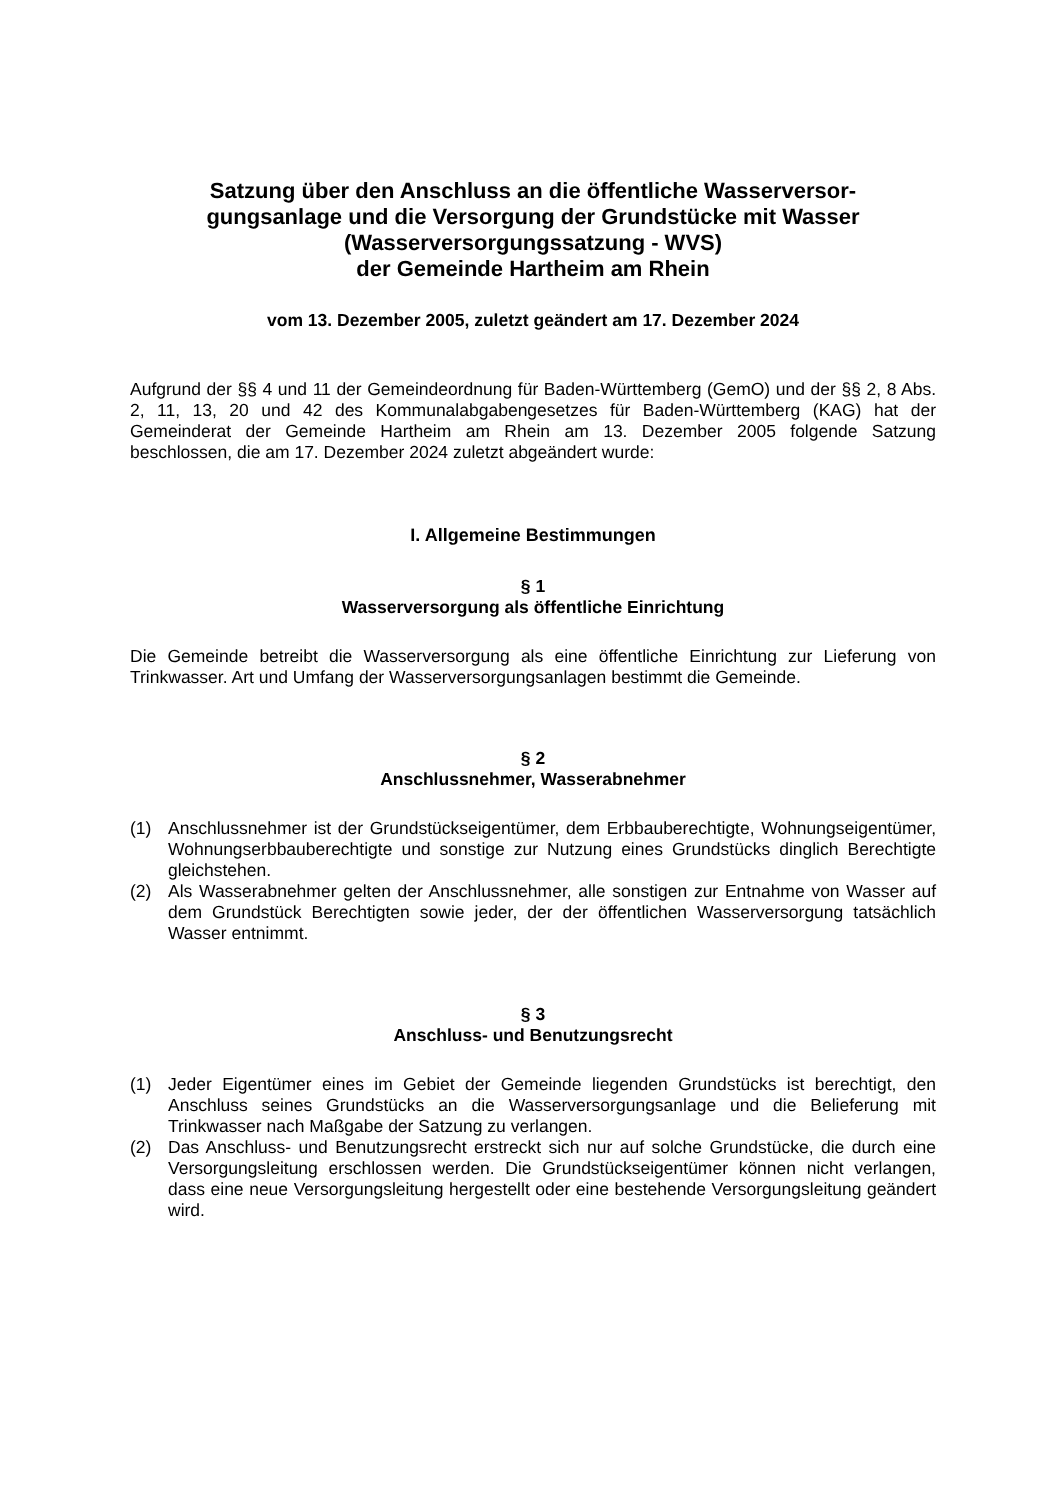Satzung über den Anschluss an die öffentliche Wasserversor-
gungsanlage und die Versorgung der Grundstücke mit Wasser
(Wasserversorgungssatzung - WVS)
der Gemeinde Hartheim am Rhein
vom 13. Dezember 2005, zuletzt geändert am 17. Dezember 2024
Aufgrund der §§ 4 und 11 der Gemeindeordnung für Baden-Württemberg (GemO) und der §§ 2, 8 Abs. 2, 11, 13, 20 und 42 des Kommunalabgabengesetzes für Baden-Württemberg (KAG) hat der Gemeinderat der Gemeinde Hartheim am Rhein am 13. Dezember 2005 folgende Satzung beschlossen, die am 17. Dezember 2024 zuletzt abgeändert wurde:
I. Allgemeine Bestimmungen
§ 1
Wasserversorgung als öffentliche Einrichtung
Die Gemeinde betreibt die Wasserversorgung als eine öffentliche Einrichtung zur Lieferung von Trinkwasser. Art und Umfang der Wasserversorgungsanlagen bestimmt die Gemeinde.
§ 2
Anschlussnehmer, Wasserabnehmer
(1) Anschlussnehmer ist der Grundstückseigentümer, dem Erbbauberechtigte, Wohnungseigentümer, Wohnungserbbauberechtigte und sonstige zur Nutzung eines Grundstücks dinglich Berechtigte gleichstehen.
(2) Als Wasserabnehmer gelten der Anschlussnehmer, alle sonstigen zur Entnahme von Wasser auf dem Grundstück Berechtigten sowie jeder, der der öffentlichen Wasserversorgung tatsächlich Wasser entnimmt.
§ 3
Anschluss- und Benutzungsrecht
(1) Jeder Eigentümer eines im Gebiet der Gemeinde liegenden Grundstücks ist berechtigt, den Anschluss seines Grundstücks an die Wasserversorgungsanlage und die Belieferung mit Trinkwasser nach Maßgabe der Satzung zu verlangen.
(2) Das Anschluss- und Benutzungsrecht erstreckt sich nur auf solche Grundstücke, die durch eine Versorgungsleitung erschlossen werden. Die Grundstückseigentümer können nicht verlangen, dass eine neue Versorgungsleitung hergestellt oder eine bestehende Versorgungsleitung geändert wird.